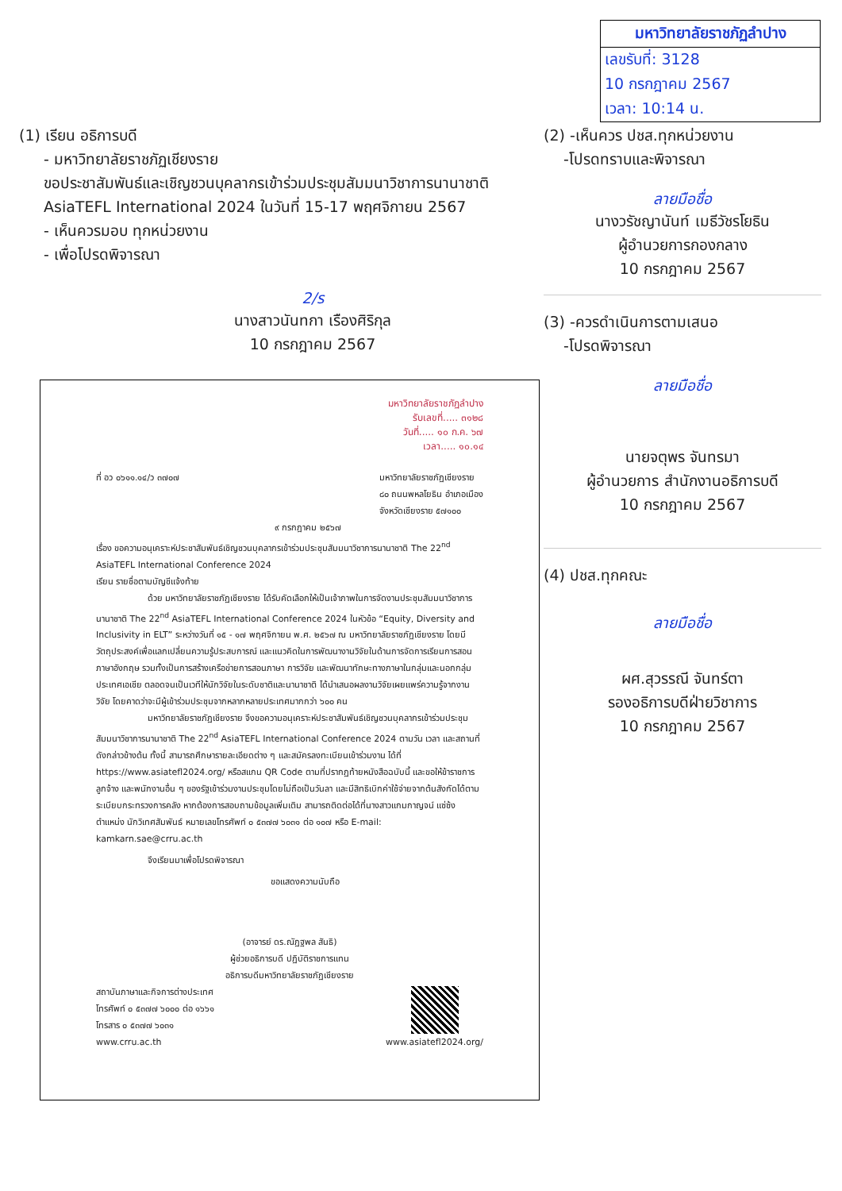มหาวิทยาลัยราชภัฏลำปาง
เลขรับที่: 3128
10 กรกฎาคม 2567
เวลา: 10:14 น.
(1) เรียน อธิการบดี
- มหาวิทยาลัยราชภัฏเชียงราย
ขอประชาสัมพันธ์และเชิญชวนบุคลากรเข้าร่วมประชุมสัมมนาวิชาการนานาชาติ
AsiaTEFL International 2024 ในวันที่ 15-17 พฤศจิกายน 2567
- เห็นควรมอบ ทุกหน่วยงาน
- เพื่อโปรดพิจารณา
2/ร
นางสาวนันทกา เรืองศิริกุล
10 กรกฎาคม 2567
(2) -เห็นควร ปชส.ทุกหน่วยงาน
-โปรดทราบและพิจารณา
ลายมือชื่อ
นางวรัชญานันท์ เมธีวัชรโยธิน
ผู้อำนวยการกองกลาง
10 กรกฎาคม 2567
(3) -ควรดำเนินการตามเสนอ
-โปรดพิจารณา
ลายมือชื่อ
นายจตุพร จันทรมา
ผู้อำนวยการ สำนักงานอธิการบดี
10 กรกฎาคม 2567
(4) ปชส.ทุกคณะ
ลายมือชื่อ
ผศ.สุวรรณี จันทร์ตา
รองอธิการบดีฝ่ายวิชาการ
10 กรกฎาคม 2567
มหาวิทยาลัยราชภัฏลำปาง
รับเลขที่..... ๓๑๒๘
วันที่..... ๑๐ ก.ค. ๖๗
เวลา..... ๑๐.๑๔
ที่ อว ๐๖๑๑.๑๔/ว ๓๗๐๗ มหาวิทยาลัยราชภัฏเชียงราย
๘๐ ถนนพหลโยธิน อำเภอเมือง
จังหวัดเชียงราย ๕๗๑๐๐
๙ กรกฎาคม ๒๕๖๗
เรื่อง ขอความอนุเคราะห์ประชาสัมพันธ์เชิญชวนบุคลากรเข้าร่วมประชุมสัมมนาวิชาการนานาชาติ The 22<sup>nd</sup> AsiaTEFL International Conference 2024
เรียน รายชื่อตามบัญชีแจ้งท้าย
ด้วย มหาวิทยาลัยราชภัฏเชียงราย ได้รับคัดเลือกให้เป็นเจ้าภาพในการจัดงานประชุมสัมมนาวิชาการนานาชาติ The 22<sup>nd</sup> AsiaTEFL International Conference 2024 ในหัวข้อ “Equity, Diversity and Inclusivity in ELT” ระหว่างวันที่ ๑๕ - ๑๗ พฤศจิกายน พ.ศ. ๒๕๖๗ ณ มหาวิทยาลัยราชภัฏเชียงราย โดยมีวัตถุประสงค์เพื่อแลกเปลี่ยนความรู้ประสบการณ์ และแนวคิดในการพัฒนางานวิจัยในด้านการจัดการเรียนการสอนภาษาอังกฤษ รวมทั้งเป็นการสร้างเครือข่ายการสอนภาษา การวิจัย และพัฒนาทักษะทางภาษาในกลุ่มและนอกกลุ่มประเทศเอเชีย ตลอดจนเป็นเวทีให้นักวิจัยในระดับชาติและนานาชาติ ได้นำเสนอผลงานวิจัยเผยแพร่ความรู้จากงานวิจัย โดยคาดว่าจะมีผู้เข้าร่วมประชุมจากหลากหลายประเทศมากกว่า ๖๐๐ คน
มหาวิทยาลัยราชภัฏเชียงราย จึงขอความอนุเคราะห์ประชาสัมพันธ์เชิญชวนบุคลากรเข้าร่วมประชุมสัมมนาวิชาการนานาชาติ The 22<sup>nd</sup> AsiaTEFL International Conference 2024 ตามวัน เวลา และสถานที่ดังกล่าวข้างต้น ทั้งนี้ สามารถศึกษารายละเอียดต่าง ๆ และสมัครลงทะเบียนเข้าร่วมงาน ได้ที่ https://www.asiatefl2024.org/ หรือสแกน QR Code ตามที่ปรากฏท้ายหนังสือฉบับนี้ และขอให้ข้าราชการ ลูกจ้าง และพนักงานอื่น ๆ ของรัฐเข้าร่วมงานประชุมโดยไม่ถือเป็นวันลา และมีสิทธิเบิกค่าใช้จ่ายจากต้นสังกัดได้ตามระเบียบกระทรวงการคลัง หากต้องการสอบถามข้อมูลเพิ่มเติม สามารถติดต่อได้ที่นางสาวแกมกาญจน์ แซ่ซ้ง ตำแหน่ง นักวิเทศสัมพันธ์ หมายเลขโทรศัพท์ ๐ ๕๓๗๗ ๖๐๓๑ ต่อ ๑๐๗ หรือ E-mail: kamkarn.sae@crru.ac.th
จึงเรียนมาเพื่อโปรดพิจารณา
ขอแสดงความนับถือ
(อาจารย์ ดร.ณัฏฐพล สันธิ)
ผู้ช่วยอธิการบดี ปฏิบัติราชการแทน
อธิการบดีมหาวิทยาลัยราชภัฏเชียงราย
สถาบันภาษาและกิจการต่างประเทศ
โทรศัพท์ ๐ ๕๓๗๗ ๖๐๐๐ ต่อ ๑๖๖๑
โทรสาร ๐ ๕๓๗๗ ๖๐๓๑
www.crru.ac.th
www.asiatefl2024.org/